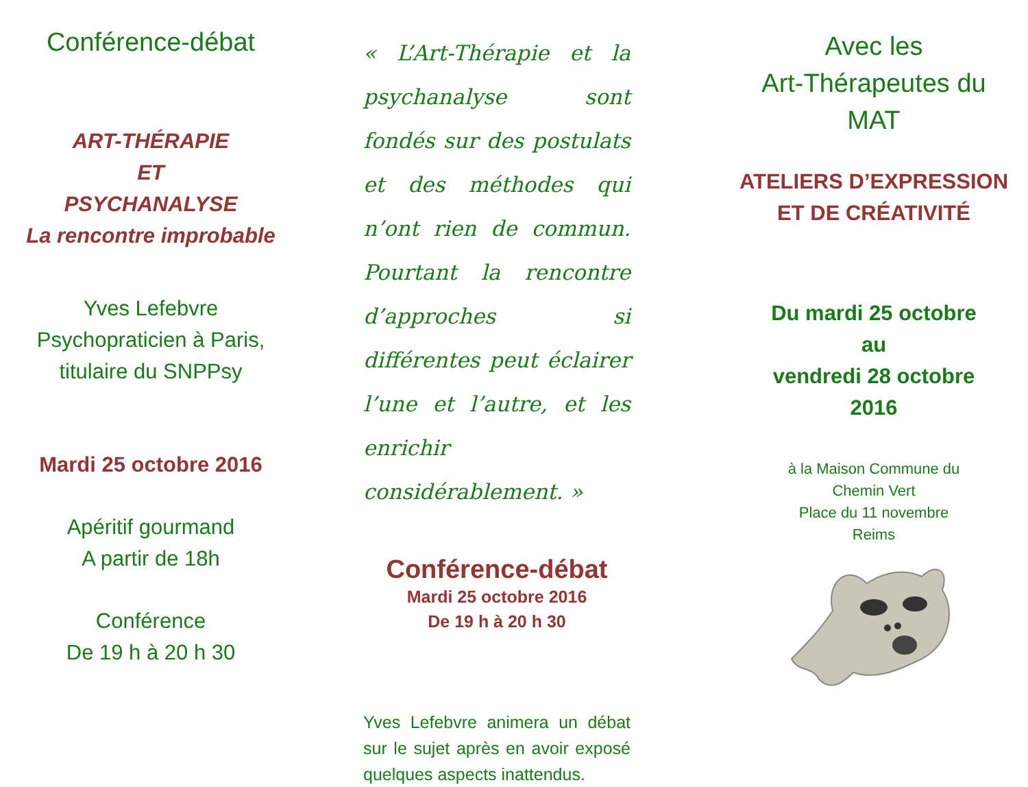Conférence-débat
ART-THÉRAPIE
ET
PSYCHANALYSE
La rencontre improbable
Yves Lefebvre
Psychopraticien à Paris,
titulaire du SNPPsy
Mardi 25 octobre 2016
Apéritif gourmand
A partir de 18h
Conférence
De 19 h à 20 h 30
« L’Art-Thérapie et la psychanalyse sont fondés sur des postulats et des méthodes qui n’ont rien de commun. Pourtant la rencontre d’approches si différentes peut éclairer l’une et l’autre, et les enrichir considérablement. »
Conférence-débat
Mardi 25 octobre 2016
De 19 h à 20 h 30
Yves Lefebvre animera un débat sur le sujet après en avoir exposé quelques aspects inattendus.
Avec les
Art-Thérapeutes du
MAT
ATELIERS D’EXPRESSION
ET DE CRÉATIVITÉ
Du mardi 25 octobre
au
vendredi 28 octobre
2016
à la Maison Commune du
Chemin Vert
Place du 11 novembre
Reims